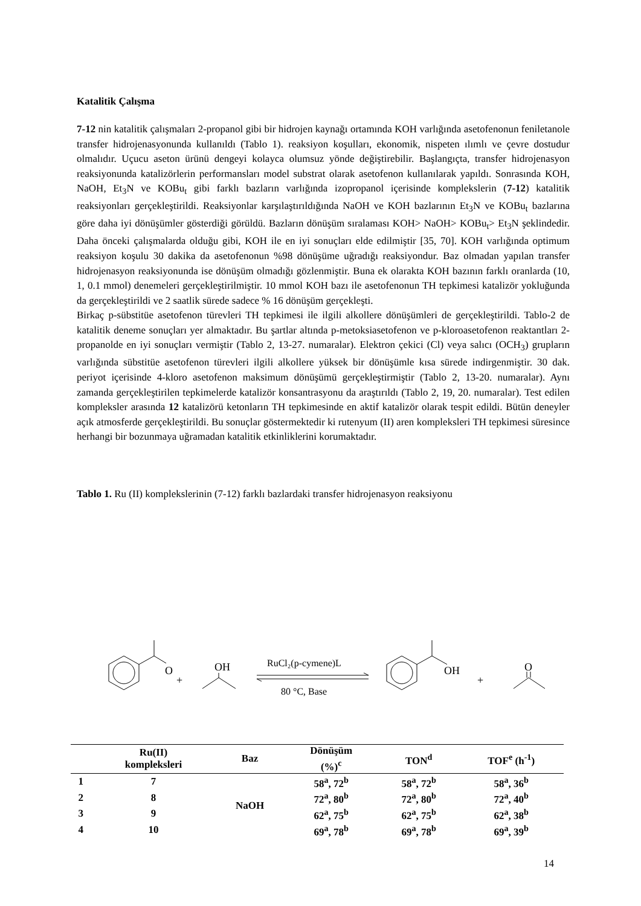Katalitik Çalışma
7-12 nin katalitik çalışmaları 2-propanol gibi bir hidrojen kaynağı ortamında KOH varlığında asetofenonun feniletanole transfer hidrojenasyonunda kullanıldı (Tablo 1). reaksiyon koşulları, ekonomik, nispeten ılımlı ve çevre dostudur olmalıdır. Uçucu aseton ürünü dengeyi kolayca olumsuz yönde değiştirebilir. Başlangıçta, transfer hidrojenasyon reaksiyonunda katalizörlerin performansları model substrat olarak asetofenon kullanılarak yapıldı. Sonrasında KOH, NaOH, Et<sub>3</sub>N ve KOBu<sub>t</sub> gibi farklı bazların varlığında izopropanol içerisinde komplekslerin (7-12) katalitik reaksiyonları gerçekleştirildi. Reaksiyonlar karşılaştırıldığında NaOH ve KOH bazlarının Et<sub>3</sub>N ve KOBu<sub>t</sub> bazlarına göre daha iyi dönüşümler gösterdiği görüldü. Bazların dönüşüm sıralaması KOH> NaOH> KOBu<sub>t</sub>> Et<sub>3</sub>N şeklindedir. Daha önceki çalışmalarda olduğu gibi, KOH ile en iyi sonuçları elde edilmiştir [35, 70]. KOH varlığında optimum reaksiyon koşulu 30 dakika da asetofenonun %98 dönüşüme uğradığı reaksiyondur. Baz olmadan yapılan transfer hidrojenasyon reaksiyonunda ise dönüşüm olmadığı gözlenmiştir. Buna ek olarakta KOH bazının farklı oranlarda (10, 1, 0.1 mmol) denemeleri gerçekleştirilmiştir. 10 mmol KOH bazı ile asetofenonun TH tepkimesi katalizör yokluğunda da gerçekleştirildi ve 2 saatlik sürede sadece % 16 dönüşüm gerçekleşti.
Birkaç p-sübstitüe asetofenon türevleri TH tepkimesi ile ilgili alkollere dönüşümleri de gerçekleştirildi. Tablo-2 de katalitik deneme sonuçları yer almaktadır. Bu şartlar altında p-metoksiasetofenon ve p-kloroasetofenon reaktantları 2-propanolde en iyi sonuçları vermiştir (Tablo 2, 13-27. numaralar). Elektron çekici (Cl) veya salıcı (OCH<sub>3</sub>) grupların varlığında sübstitüe asetofenon türevleri ilgili alkollere yüksek bir dönüşümle kısa sürede indirgenmiştir. 30 dak. periyot içerisinde 4-kloro asetofenon maksimum dönüşümü gerçekleştirmiştir (Tablo 2, 13-20. numaralar). Aynı zamanda gerçekleştirilen tepkimelerde katalizör konsantrasyonu da araştırıldı (Tablo 2, 19, 20. numaralar). Test edilen kompleksler arasında 12 katalizörü ketonların TH tepkimesinde en aktif katalizör olarak tespit edildi. Bütün deneyler açık atmosferde gerçekleştirildi. Bu sonuçlar göstermektedir ki rutenyum (II) aren kompleksleri TH tepkimesi süresince herhangi bir bozunmaya uğramadan katalitik etkinliklerini korumaktadır.
Tablo 1. Ru (II) komplekslerinin (7-12) farklı bazlardaki transfer hidrojenasyon reaksiyonu
O
+
OH
RuCl₂(p-cymene)L
80 °C, Base
OH
+
O
| | Ru(II) kompleksleri | Baz | Dönüşüm (%)<sup>c</sup> | TON<sup>d</sup> | TOF<sup>e</sup> (h<sup>-1</sup>) |
| --- | --- | --- | --- | --- | --- |
| 1 | 7 | NaOH | 58<sup>a</sup>, 72<sup>b</sup> | 58<sup>a</sup>, 72<sup>b</sup> | 58<sup>a</sup>, 36<sup>b</sup> |
| 2 | 8 | | 72<sup>a</sup>, 80<sup>b</sup> | 72<sup>a</sup>, 80<sup>b</sup> | 72<sup>a</sup>, 40<sup>b</sup> |
| 3 | 9 | | 62<sup>a</sup>, 75<sup>b</sup> | 62<sup>a</sup>, 75<sup>b</sup> | 62<sup>a</sup>, 38<sup>b</sup> |
| 4 | 10 | | 69<sup>a</sup>, 78<sup>b</sup> | 69<sup>a</sup>, 78<sup>b</sup> | 69<sup>a</sup>, 39<sup>b</sup> |
14